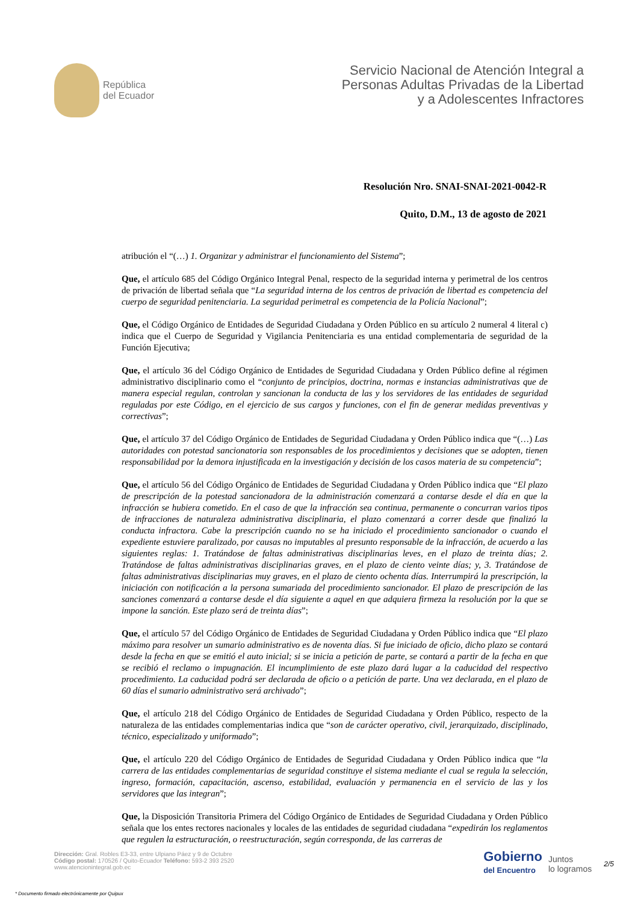República
del Ecuador
Servicio Nacional de Atención Integral a
Personas Adultas Privadas de la Libertad
y a Adolescentes Infractores
Resolución Nro. SNAI-SNAI-2021-0042-R
Quito, D.M., 13 de agosto de 2021
atribución el “(…) 1. Organizar y administrar el funcionamiento del Sistema”;
Que, el artículo 685 del Código Orgánico Integral Penal, respecto de la seguridad interna y perimetral de los centros de privación de libertad señala que “La seguridad interna de los centros de privación de libertad es competencia del cuerpo de seguridad penitenciaria. La seguridad perimetral es competencia de la Policía Nacional”;
Que, el Código Orgánico de Entidades de Seguridad Ciudadana y Orden Público en su artículo 2 numeral 4 literal c) indica que el Cuerpo de Seguridad y Vigilancia Penitenciaria es una entidad complementaria de seguridad de la Función Ejecutiva;
Que, el artículo 36 del Código Orgánico de Entidades de Seguridad Ciudadana y Orden Público define al régimen administrativo disciplinario como el “conjunto de principios, doctrina, normas e instancias administrativas que de manera especial regulan, controlan y sancionan la conducta de las y los servidores de las entidades de seguridad reguladas por este Código, en el ejercicio de sus cargos y funciones, con el fin de generar medidas preventivas y correctivas”;
Que, el artículo 37 del Código Orgánico de Entidades de Seguridad Ciudadana y Orden Público indica que “(…) Las autoridades con potestad sancionatoria son responsables de los procedimientos y decisiones que se adopten, tienen responsabilidad por la demora injustificada en la investigación y decisión de los casos materia de su competencia”;
Que, el artículo 56 del Código Orgánico de Entidades de Seguridad Ciudadana y Orden Público indica que “El plazo de prescripción de la potestad sancionadora de la administración comenzará a contarse desde el día en que la infracción se hubiera cometido. En el caso de que la infracción sea continua, permanente o concurran varios tipos de infracciones de naturaleza administrativa disciplinaria, el plazo comenzará a correr desde que finalizó la conducta infractora. Cabe la prescripción cuando no se ha iniciado el procedimiento sancionador o cuando el expediente estuviere paralizado, por causas no imputables al presunto responsable de la infracción, de acuerdo a las siguientes reglas: 1. Tratándose de faltas administrativas disciplinarias leves, en el plazo de treinta días; 2. Tratándose de faltas administrativas disciplinarias graves, en el plazo de ciento veinte días; y, 3. Tratándose de faltas administrativas disciplinarias muy graves, en el plazo de ciento ochenta días. Interrumpirá la prescripción, la iniciación con notificación a la persona sumariada del procedimiento sancionador. El plazo de prescripción de las sanciones comenzará a contarse desde el día siguiente a aquel en que adquiera firmeza la resolución por la que se impone la sanción. Este plazo será de treinta días”;
Que, el artículo 57 del Código Orgánico de Entidades de Seguridad Ciudadana y Orden Público indica que “El plazo máximo para resolver un sumario administrativo es de noventa días. Si fue iniciado de oficio, dicho plazo se contará desde la fecha en que se emitió el auto inicial; si se inicia a petición de parte, se contará a partir de la fecha en que se recibió el reclamo o impugnación. El incumplimiento de este plazo dará lugar a la caducidad del respectivo procedimiento. La caducidad podrá ser declarada de oficio o a petición de parte. Una vez declarada, en el plazo de 60 días el sumario administrativo será archivado”;
Que, el artículo 218 del Código Orgánico de Entidades de Seguridad Ciudadana y Orden Público, respecto de la naturaleza de las entidades complementarias indica que “son de carácter operativo, civil, jerarquizado, disciplinado, técnico, especializado y uniformado”;
Que, el artículo 220 del Código Orgánico de Entidades de Seguridad Ciudadana y Orden Público indica que “la carrera de las entidades complementarias de seguridad constituye el sistema mediante el cual se regula la selección, ingreso, formación, capacitación, ascenso, estabilidad, evaluación y permanencia en el servicio de las y los servidores que las integran”;
Que, la Disposición Transitoria Primera del Código Orgánico de Entidades de Seguridad Ciudadana y Orden Público señala que los entes rectores nacionales y locales de las entidades de seguridad ciudadana “expedirán los reglamentos que regulen la estructuración, o reestructuración, según corresponda, de las carreras de
Dirección: Gral. Robles E3-33, entre Ulpiano Páez y 9 de Octubre
Código postal: 170526 / Quito-Ecuador Teléfono: 593-2 393 2520
www.atencionintegral.gob.ec
Gobierno
del Encuentro
Juntos
lo logramos
2/5
* Documento firmado electrónicamente por Quipux